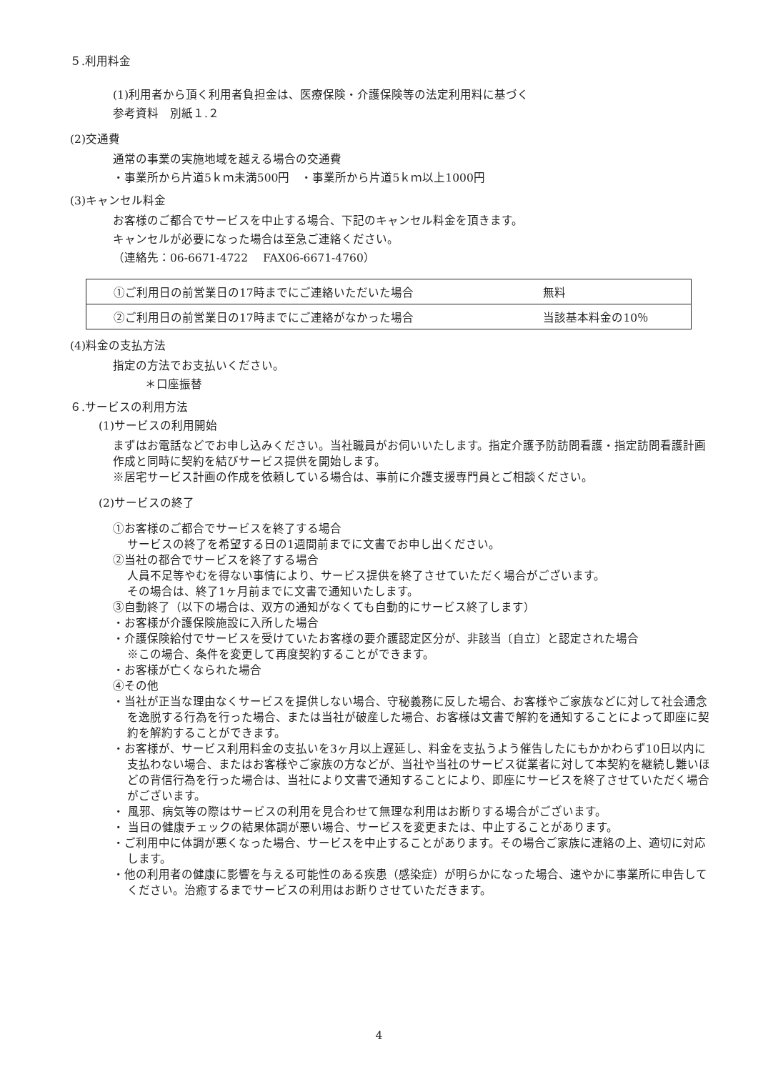５.利用料金
(1)利用者から頂く利用者負担金は、医療保険・介護保険等の法定利用料に基づく
参考資料　別紙１.２
(2)交通費
通常の事業の実施地域を越える場合の交通費
・事業所から片道5ｋｍ未満500円　・事業所から片道5ｋｍ以上1000円
(3)キャンセル料金
お客様のご都合でサービスを中止する場合、下記のキャンセル料金を頂きます。
キャンセルが必要になった場合は至急ご連絡ください。
（連絡先：06-6671-4722　 FAX06-6671-4760）
| ①ご利用日の前営業日の17時までにご連絡いただいた場合 | 無料 |
| ②ご利用日の前営業日の17時までにご連絡がなかった場合 | 当該基本料金の10％ |
(4)料金の支払方法
指定の方法でお支払いください。
＊口座振替
６.サービスの利用方法
(1)サービスの利用開始
まずはお電話などでお申し込みください。当社職員がお伺いいたします。指定介護予防訪問看護・指定訪問看護計画作成と同時に契約を結びサービス提供を開始します。
※居宅サービス計画の作成を依頼している場合は、事前に介護支援専門員とご相談ください。
(2)サービスの終了
①お客様のご都合でサービスを終了する場合
サービスの終了を希望する日の1週間前までに文書でお申し出ください。
②当社の都合でサービスを終了する場合
人員不足等やむを得ない事情により、サービス提供を終了させていただく場合がございます。
その場合は、終了1ヶ月前までに文書で通知いたします。
③自動終了（以下の場合は、双方の通知がなくても自動的にサービス終了します）
・お客様が介護保険施設に入所した場合
・介護保険給付でサービスを受けていたお客様の要介護認定区分が、非該当〔自立〕と認定された場合
※この場合、条件を変更して再度契約することができます。
・お客様が亡くなられた場合
④その他
・当社が正当な理由なくサービスを提供しない場合、守秘義務に反した場合、お客様やご家族などに対して社会通念を逸脱する行為を行った場合、または当社が破産した場合、お客様は文書で解約を通知することによって即座に契約を解約することができます。
・お客様が、サービス利用料金の支払いを3ヶ月以上遅延し、料金を支払うよう催告したにもかかわらず10日以内に支払わない場合、またはお客様やご家族の方などが、当社や当社のサービス従業者に対して本契約を継続し難いほどの背信行為を行った場合は、当社により文書で通知することにより、即座にサービスを終了させていただく場合がございます。
・ 風邪、病気等の際はサービスの利用を見合わせて無理な利用はお断りする場合がございます。
・ 当日の健康チェックの結果体調が悪い場合、サービスを変更または、中止することがあります。
・ご利用中に体調が悪くなった場合、サービスを中止することがあります。その場合ご家族に連絡の上、適切に対応します。
・他の利用者の健康に影響を与える可能性のある疾患（感染症）が明らかになった場合、速やかに事業所に申告してください。治癒するまでサービスの利用はお断りさせていただきます。
4